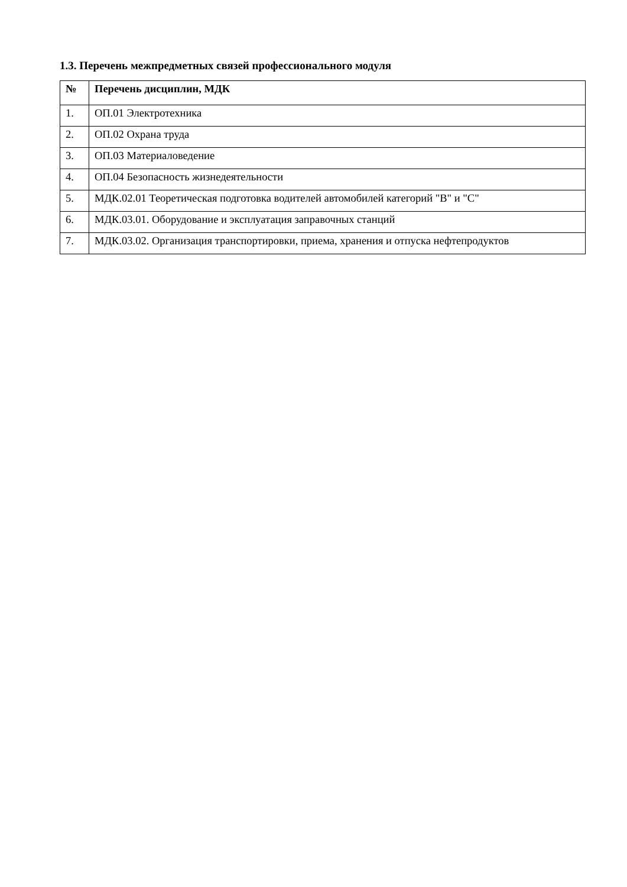1.3. Перечень межпредметных связей профессионального модуля
| № | Перечень дисциплин, МДК |
| --- | --- |
| 1. | ОП.01 Электротехника |
| 2. | ОП.02 Охрана труда |
| 3. | ОП.03 Материаловедение |
| 4. | ОП.04 Безопасность жизнедеятельности |
| 5. | МДК.02.01 Теоретическая подготовка водителей автомобилей категорий "В" и "С" |
| 6. | МДК.03.01. Оборудование и эксплуатация заправочных станций |
| 7. | МДК.03.02. Организация транспортировки, приема, хранения и отпуска нефтепродуктов |